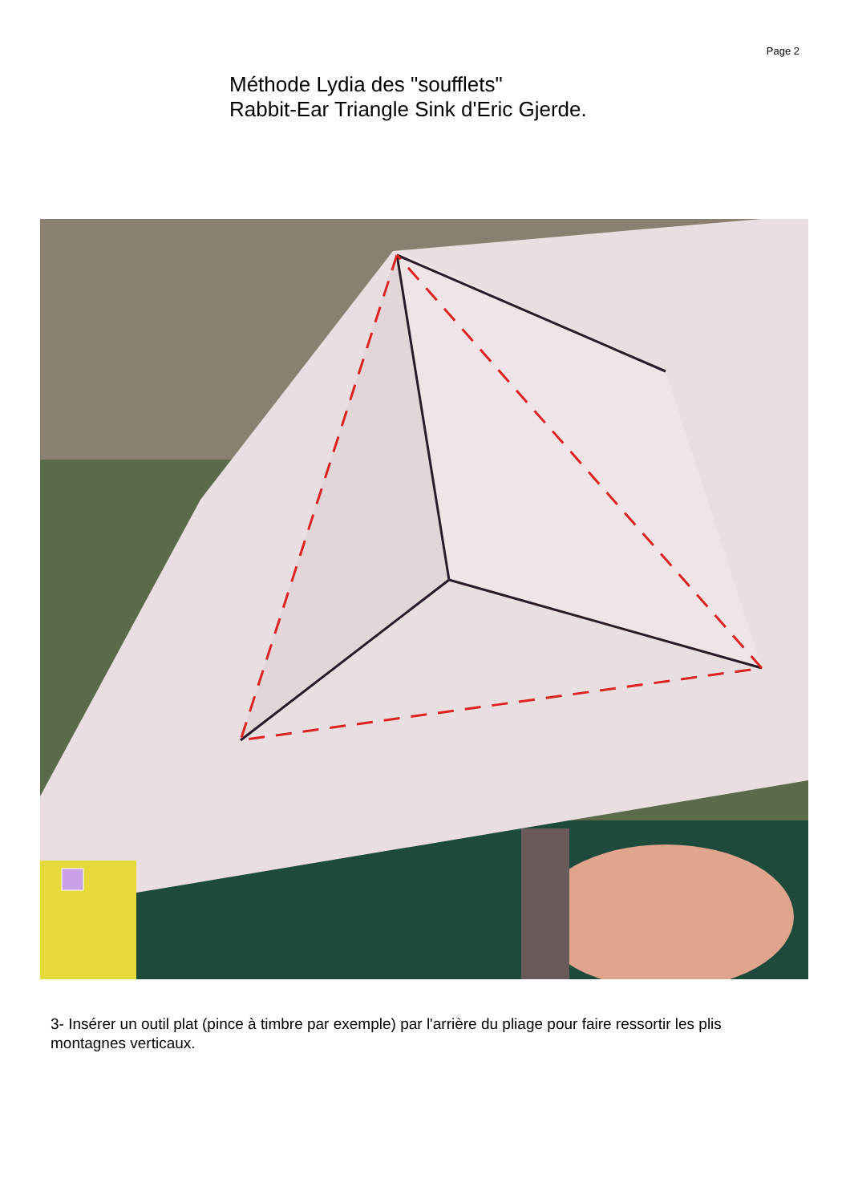Page 2
Méthode Lydia des "soufflets"
Rabbit-Ear Triangle Sink d'Eric Gjerde.
3- Insérer un outil plat (pince à timbre par exemple) par l'arrière du pliage pour faire ressortir les plis montagnes verticaux.